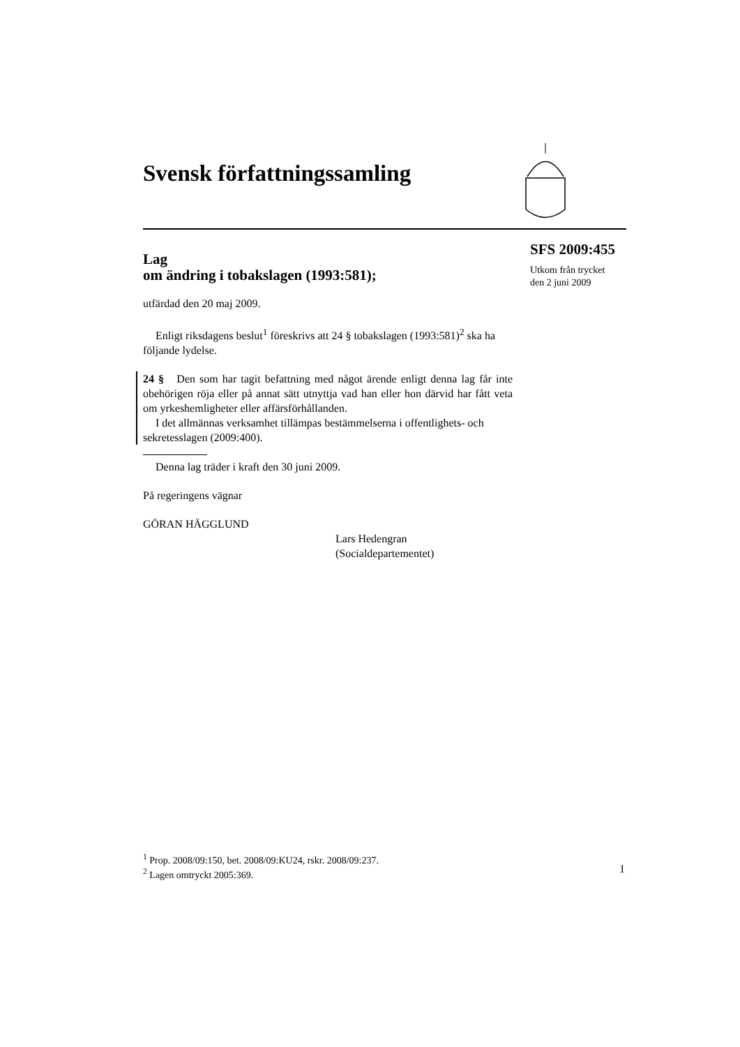Svensk författningssamling
SFS 2009:455
Utkom från trycket
den 2 juni 2009
Lag
om ändring i tobakslagen (1993:581);
utfärdad den 20 maj 2009.
Enligt riksdagens beslut<sup>1</sup> föreskrivs att 24 § tobakslagen (1993:581)<sup>2</sup> ska ha följande lydelse.
24 § Den som har tagit befattning med något ärende enligt denna lag får inte obehörigen röja eller på annat sätt utnyttja vad han eller hon därvid har fått veta om yrkeshemligheter eller affärsförhållanden.
I det allmännas verksamhet tillämpas bestämmelserna i offentlighets- och sekretesslagen (2009:400).
Denna lag träder i kraft den 30 juni 2009.
På regeringens vägnar
GÖRAN HÄGGLUND
Lars Hedengran
(Socialdepartementet)
<sup>1</sup> Prop. 2008/09:150, bet. 2008/09:KU24, rskr. 2008/09:237.
<sup>2</sup> Lagen omtryckt 2005:369.
1